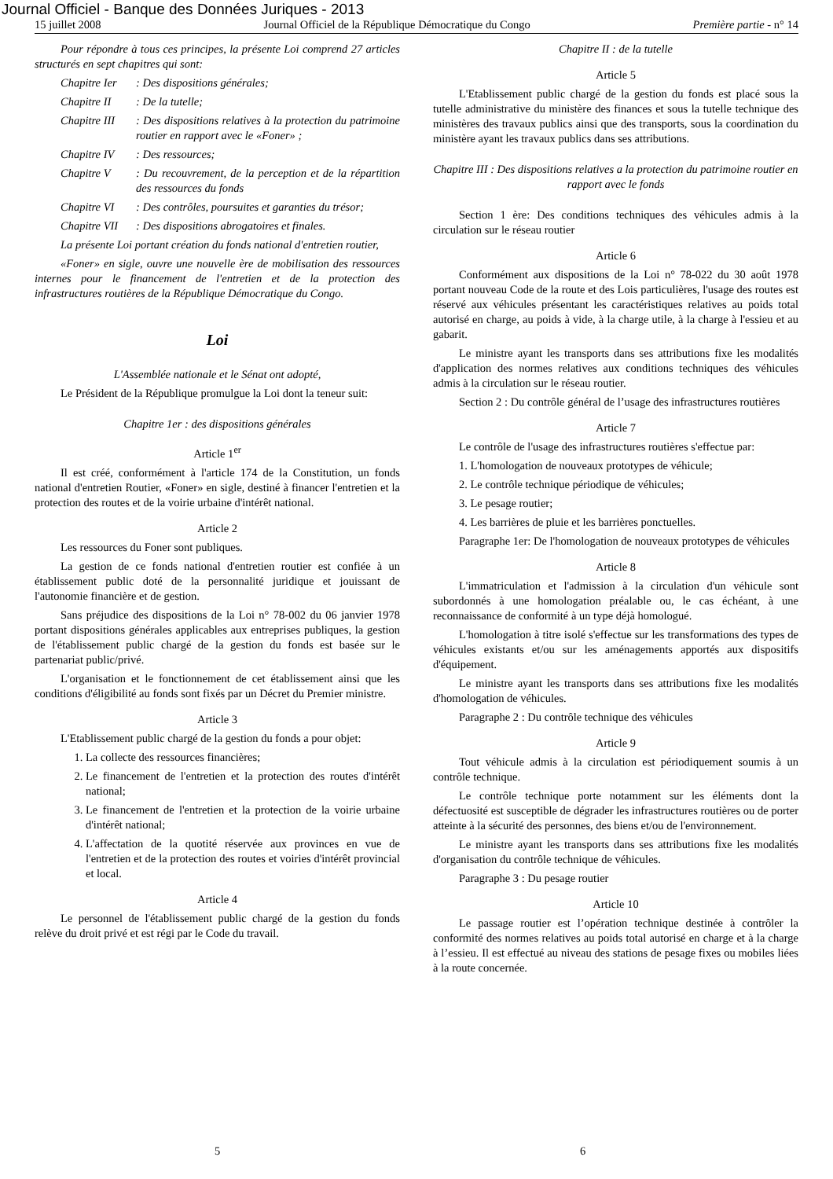Journal Officiel - Banque des Données Juriques - 2013
15 juillet 2008 Journal Officiel de la République Démocratique du Congo Première partie - n° 14
Pour répondre à tous ces principes, la présente Loi comprend 27 articles structurés en sept chapitres qui sont:
Chapitre Ier: Des dispositions générales;
Chapitre II: De la tutelle;
Chapitre III: Des dispositions relatives à la protection du patrimoine routier en rapport avec le «Foner» ;
Chapitre IV: Des ressources;
Chapitre V: Du recouvrement, de la perception et de la répartition des ressources du fonds
Chapitre VI: Des contrôles, poursuites et garanties du trésor;
Chapitre VII: Des dispositions abrogatoires et finales.
La présente Loi portant création du fonds national d'entretien routier,
«Foner» en sigle, ouvre une nouvelle ère de mobilisation des ressources internes pour le financement de l'entretien et de la protection des infrastructures routières de la République Démocratique du Congo.
Loi
L'Assemblée nationale et le Sénat ont adopté,
Le Président de la République promulgue la Loi dont la teneur suit:
Chapitre 1er : des dispositions générales
Article 1<sup>er</sup>
Il est créé, conformément à l'article 174 de la Constitution, un fonds national d'entretien Routier, «Foner» en sigle, destiné à financer l'entretien et la protection des routes et de la voirie urbaine d'intérêt national.
Article 2
Les ressources du Foner sont publiques.
La gestion de ce fonds national d'entretien routier est confiée à un établissement public doté de la personnalité juridique et jouissant de l'autonomie financière et de gestion.
Sans préjudice des dispositions de la Loi n° 78-002 du 06 janvier 1978 portant dispositions générales applicables aux entreprises publiques, la gestion de l'établissement public chargé de la gestion du fonds est basée sur le partenariat public/privé.
L'organisation et le fonctionnement de cet établissement ainsi que les conditions d'éligibilité au fonds sont fixés par un Décret du Premier ministre.
Article 3
L'Etablissement public chargé de la gestion du fonds a pour objet:
1. La collecte des ressources financières;
2. Le financement de l'entretien et la protection des routes d'intérêt national;
3. Le financement de l'entretien et la protection de la voirie urbaine d'intérêt national;
4. L'affectation de la quotité réservée aux provinces en vue de l'entretien et de la protection des routes et voiries d'intérêt provincial et local.
Article 4
Le personnel de l'établissement public chargé de la gestion du fonds relève du droit privé et est régi par le Code du travail.
Chapitre II : de la tutelle
Article 5
L'Etablissement public chargé de la gestion du fonds est placé sous la tutelle administrative du ministère des finances et sous la tutelle technique des ministères des travaux publics ainsi que des transports, sous la coordination du ministère ayant les travaux publics dans ses attributions.
Chapitre III : Des dispositions relatives a la protection du patrimoine routier en rapport avec le fonds
Section 1 ère: Des conditions techniques des véhicules admis à la circulation sur le réseau routier
Article 6
Conformément aux dispositions de la Loi n° 78-022 du 30 août 1978 portant nouveau Code de la route et des Lois particulières, l'usage des routes est réservé aux véhicules présentant les caractéristiques relatives au poids total autorisé en charge, au poids à vide, à la charge utile, à la charge à l'essieu et au gabarit.
Le ministre ayant les transports dans ses attributions fixe les modalités d'application des normes relatives aux conditions techniques des véhicules admis à la circulation sur le réseau routier.
Section 2 : Du contrôle général de l’usage des infrastructures routières
Article 7
Le contrôle de l'usage des infrastructures routières s'effectue par:
1. L'homologation de nouveaux prototypes de véhicule;
2. Le contrôle technique périodique de véhicules;
3. Le pesage routier;
4. Les barrières de pluie et les barrières ponctuelles.
Paragraphe 1er: De l'homologation de nouveaux prototypes de véhicules
Article 8
L'immatriculation et l'admission à la circulation d'un véhicule sont subordonnés à une homologation préalable ou, le cas échéant, à une reconnaissance de conformité à un type déjà homologué.
L'homologation à titre isolé s'effectue sur les transformations des types de véhicules existants et/ou sur les aménagements apportés aux dispositifs d'équipement.
Le ministre ayant les transports dans ses attributions fixe les modalités d'homologation de véhicules.
Paragraphe 2 : Du contrôle technique des véhicules
Article 9
Tout véhicule admis à la circulation est périodiquement soumis à un contrôle technique.
Le contrôle technique porte notamment sur les éléments dont la défectuosité est susceptible de dégrader les infrastructures routières ou de porter atteinte à la sécurité des personnes, des biens et/ou de l'environnement.
Le ministre ayant les transports dans ses attributions fixe les modalités d'organisation du contrôle technique de véhicules.
Paragraphe 3 : Du pesage routier
Article 10
Le passage routier est l’opération technique destinée à contrôler la conformité des normes relatives au poids total autorisé en charge et à la charge à l’essieu. Il est effectué au niveau des stations de pesage fixes ou mobiles liées à la route concernée.
5 6